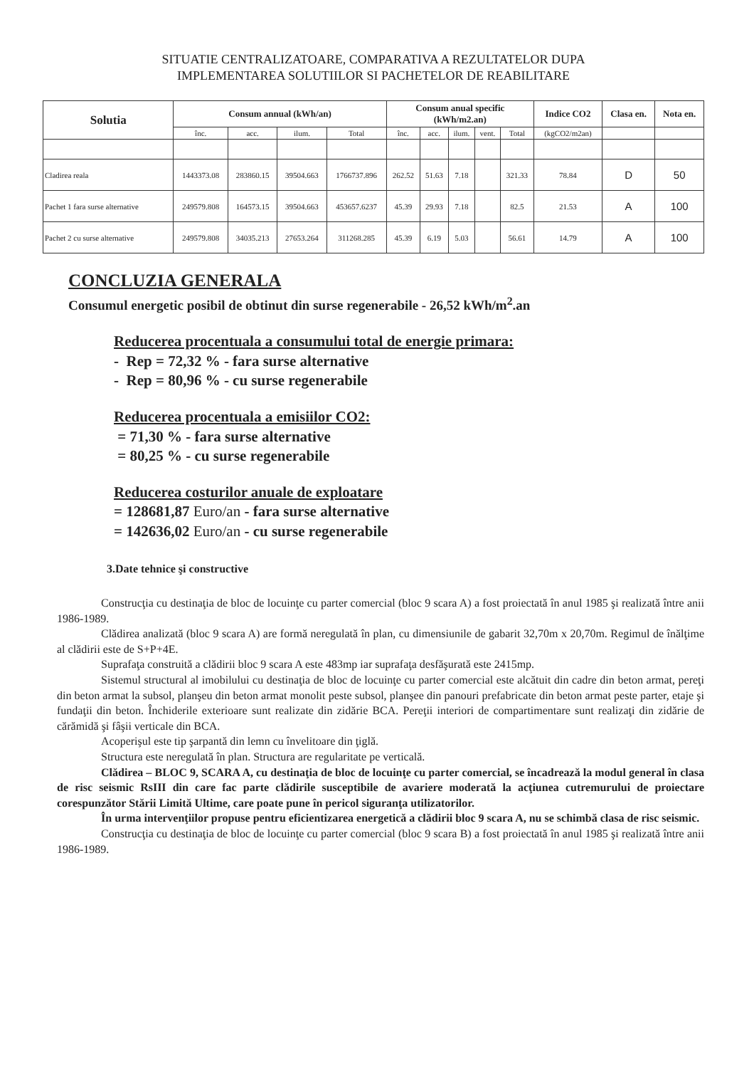SITUATIE CENTRALIZATOARE, COMPARATIVA A REZULTATELOR DUPA
IMPLEMENTAREA SOLUTIILOR SI PACHETELOR DE REABILITARE
| Solutia | Consum annual (kWh/an) | | | | Consum anual specific (kWh/m2.an) | | | | | Indice CO2 | Clasa en. | Nota en. |
| --- | --- | --- | --- | --- | --- | --- | --- | --- | --- | --- | --- | --- |
| | înc. | acc. | ilum. | Total | înc. | acc. | ilum. | vent. | Total | (kgCO2/m2an) | | |
| Cladirea reala | 1443373.08 | 283860.15 | 39504.663 | 1766737.896 | 262.52 | 51.63 | 7.18 | | 321.33 | 78.84 | D | 50 |
| Pachet 1 fara surse alternative | 249579.808 | 164573.15 | 39504.663 | 453657.6237 | 45.39 | 29.93 | 7.18 | | 82.5 | 21.53 | A | 100 |
| Pachet 2 cu surse alternative | 249579.808 | 34035.213 | 27653.264 | 311268.285 | 45.39 | 6.19 | 5.03 | | 56.61 | 14.79 | A | 100 |
CONCLUZIA GENERALA
Consumul energetic posibil de obtinut din surse regenerabile - 26,52 kWh/m<sup>2</sup>.an
Reducerea procentuala a consumului total de energie primara:
- Rep = 72,32 % - fara surse alternative
- Rep = 80,96 % - cu surse regenerabile
Reducerea procentuala a emisiilor CO2:
= 71,30 % - fara surse alternative
= 80,25 % - cu surse regenerabile
Reducerea costurilor anuale de exploatare
= 128681,87 Euro/an - fara surse alternative
= 142636,02 Euro/an - cu surse regenerabile
3.Date tehnice şi constructive
Construcţia cu destinaţia de bloc de locuinţe cu parter comercial (bloc 9 scara A) a fost proiectată în anul 1985 şi realizată între anii 1986-1989.
Clădirea analizată (bloc 9 scara A) are formă neregulată în plan, cu dimensiunile de gabarit 32,70m x 20,70m. Regimul de înălţime al clădirii este de S+P+4E.
Suprafaţa construită a clădirii bloc 9 scara A este 483mp iar suprafaţa desfăşurată este 2415mp.
Sistemul structural al imobilului cu destinaţia de bloc de locuinţe cu parter comercial este alcătuit din cadre din beton armat, pereţi din beton armat la subsol, planşeu din beton armat monolit peste subsol, planşee din panouri prefabricate din beton armat peste parter, etaje şi fundaţii din beton. Închiderile exterioare sunt realizate din zidărie BCA. Pereţii interiori de compartimentare sunt realizaţi din zidărie de cărămidă şi fâşii verticale din BCA.
Acoperişul este tip şarpantă din lemn cu învelitoare din ţiglă.
Structura este neregulată în plan. Structura are regularitate pe verticală.
Clădirea – BLOC 9, SCARA A, cu destinaţia de bloc de locuinţe cu parter comercial, se încadrează la modul general în clasa de risc seismic RsIII din care fac parte clădirile susceptibile de avariere moderată la acţiunea cutremurului de proiectare corespunzător Stării Limită Ultime, care poate pune în pericol siguranţa utilizatorilor.
În urma intervenţiilor propuse pentru eficientizarea energetică a clădirii bloc 9 scara A, nu se schimbă clasa de risc seismic.
Construcţia cu destinaţia de bloc de locuinţe cu parter comercial (bloc 9 scara B) a fost proiectată în anul 1985 şi realizată între anii 1986-1989.